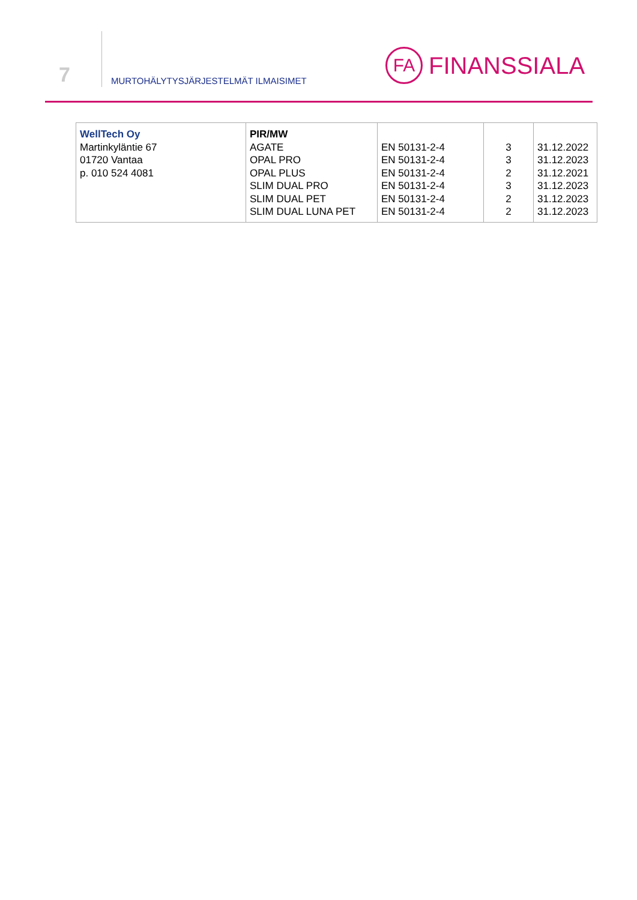7
MURTOHÄLYTYSJÄRJESTELMÄT ILMAISIMET
FA
FINANSSIALA
| WellTech Oy Martinkyläntie 67 01720 Vantaa p. 010 524 4081 | PIR/MW AGATE OPAL PRO OPAL PLUS SLIM DUAL PRO SLIM DUAL PET SLIM DUAL LUNA PET | EN 50131-2-4 EN 50131-2-4 EN 50131-2-4 EN 50131-2-4 EN 50131-2-4 EN 50131-2-4 | 3 3 2 3 2 2 | 31.12.2022 31.12.2023 31.12.2021 31.12.2023 31.12.2023 31.12.2023 |